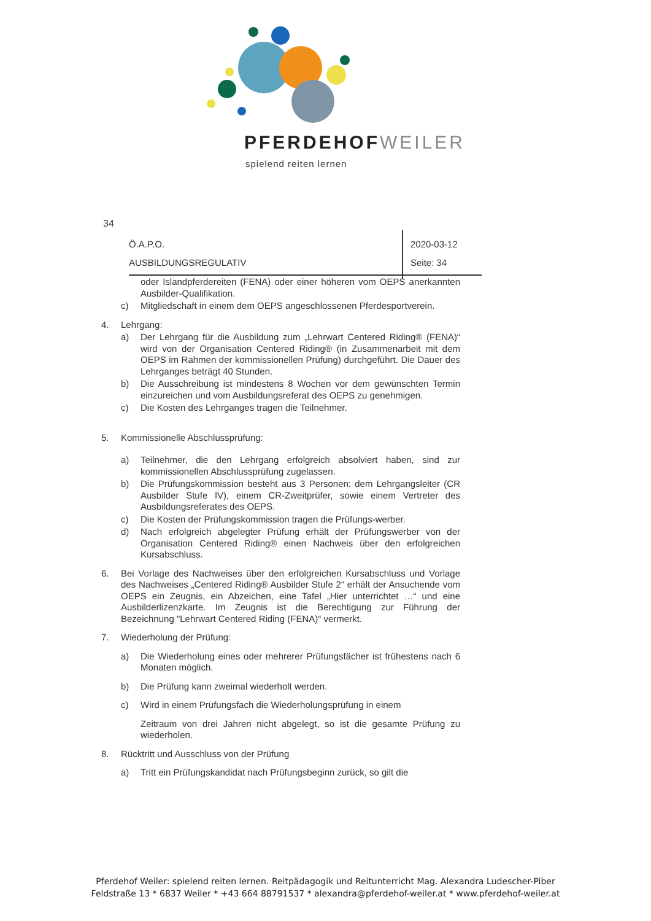PFERDEHOFWEILER
spielend reiten lernen
34
Ö.A.P.O.
AUSBILDUNGSREGULATIV
2020-03-12
Seite: 34
oder Islandpferdereiten (FENA) oder einer höheren vom OEPS anerkannten Ausbilder-Qualifikation.
c) Mitgliedschaft in einem dem OEPS angeschlossenen Pferdesportverein.
4. Lehrgang:
a) Der Lehrgang für die Ausbildung zum „Lehrwart Centered Riding® (FENA)“ wird von der Organisation Centered Riding® (in Zusammenarbeit mit dem OEPS im Rahmen der kommissionellen Prüfung) durchgeführt. Die Dauer des Lehrganges beträgt 40 Stunden.
b) Die Ausschreibung ist mindestens 8 Wochen vor dem gewünschten Termin einzureichen und vom Ausbildungsreferat des OEPS zu genehmigen.
c) Die Kosten des Lehrganges tragen die Teilnehmer.
5. Kommissionelle Abschlussprüfung:
a) Teilnehmer, die den Lehrgang erfolgreich absolviert haben, sind zur kommissionellen Abschlussprüfung zugelassen.
b) Die Prüfungskommission besteht aus 3 Personen: dem Lehrgangsleiter (CR Ausbilder Stufe IV), einem CR-Zweitprüfer, sowie einem Vertreter des Ausbildungsreferates des OEPS.
c) Die Kosten der Prüfungskommission tragen die Prüfungs-werber.
d) Nach erfolgreich abgelegter Prüfung erhält der Prüfungswerber von der Organisation Centered Riding® einen Nachweis über den erfolgreichen Kursabschluss.
6. Bei Vorlage des Nachweises über den erfolgreichen Kursabschluss und Vorlage des Nachweises „Centered Riding® Ausbilder Stufe 2“ erhält der Ansuchende vom OEPS ein Zeugnis, ein Abzeichen, eine Tafel „Hier unterrichtet …“ und eine Ausbilderlizenzkarte. Im Zeugnis ist die Berechtigung zur Führung der Bezeichnung "Lehrwart Centered Riding (FENA)“ vermerkt.
7. Wiederholung der Prüfung:
a) Die Wiederholung eines oder mehrerer Prüfungsfächer ist frühestens nach 6 Monaten möglich.
b) Die Prüfung kann zweimal wiederholt werden.
c) Wird in einem Prüfungsfach die Wiederholungsprüfung in einem
Zeitraum von drei Jahren nicht abgelegt, so ist die gesamte Prüfung zu wiederholen.
8. Rücktritt und Ausschluss von der Prüfung
a) Tritt ein Prüfungskandidat nach Prüfungsbeginn zurück, so gilt die
Pferdehof Weiler: spielend reiten lernen. Reitpädagogik und Reitunterricht Mag. Alexandra Ludescher-Piber
Feldstraße 13 * 6837 Weiler * +43 664 88791537 * alexandra@pferdehof-weiler.at * www.pferdehof-weiler.at